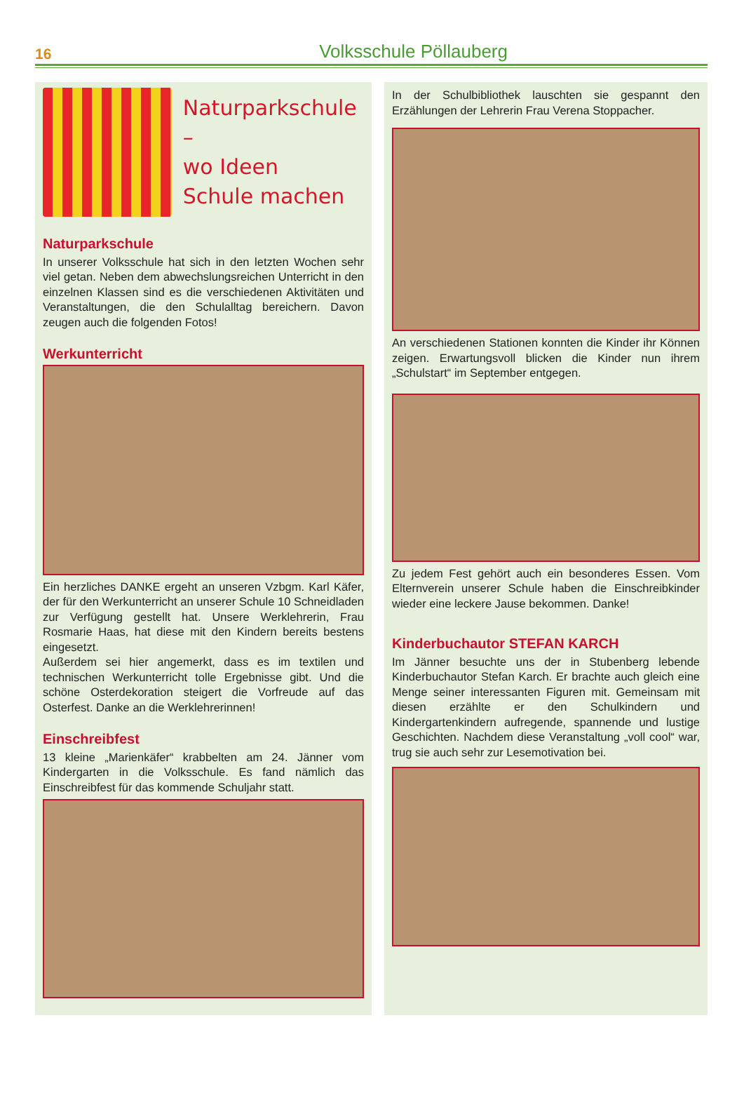16 Volksschule Pöllauberg
Naturparkschule –
wo Ideen
Schule machen
Naturparkschule
In unserer Volksschule hat sich in den letzten Wochen sehr viel getan. Neben dem abwechslungsreichen Unterricht in den einzelnen Klassen sind es die verschiedenen Aktivitäten und Veranstaltungen, die den Schulalltag bereichern. Davon zeugen auch die folgenden Fotos!
Werkunterricht
Ein herzliches DANKE ergeht an unseren Vzbgm. Karl Käfer, der für den Werkunterricht an unserer Schule 10 Schneidladen zur Verfügung gestellt hat. Unsere Werklehrerin, Frau Rosmarie Haas, hat diese mit den Kindern bereits bestens eingesetzt.
Außerdem sei hier angemerkt, dass es im textilen und technischen Werkunterricht tolle Ergebnisse gibt. Und die schöne Osterdekoration steigert die Vorfreude auf das Osterfest. Danke an die Werklehrerinnen!
Einschreibfest
13 kleine „Marienkäfer“ krabbelten am 24. Jänner vom Kindergarten in die Volksschule. Es fand nämlich das Einschreibfest für das kommende Schuljahr statt.
In der Schulbibliothek lauschten sie gespannt den Erzählungen der Lehrerin Frau Verena Stoppacher.
An verschiedenen Stationen konnten die Kinder ihr Können zeigen. Erwartungsvoll blicken die Kinder nun ihrem „Schulstart“ im September entgegen.
Zu jedem Fest gehört auch ein besonderes Essen. Vom Elternverein unserer Schule haben die Einschreibkinder wieder eine leckere Jause bekommen. Danke!
Kinderbuchautor STEFAN KARCH
Im Jänner besuchte uns der in Stubenberg lebende Kinderbuchautor Stefan Karch. Er brachte auch gleich eine Menge seiner interessanten Figuren mit. Gemeinsam mit diesen erzählte er den Schulkindern und Kindergartenkindern aufregende, spannende und lustige Geschichten. Nachdem diese Veranstaltung „voll cool“ war, trug sie auch sehr zur Lesemotivation bei.